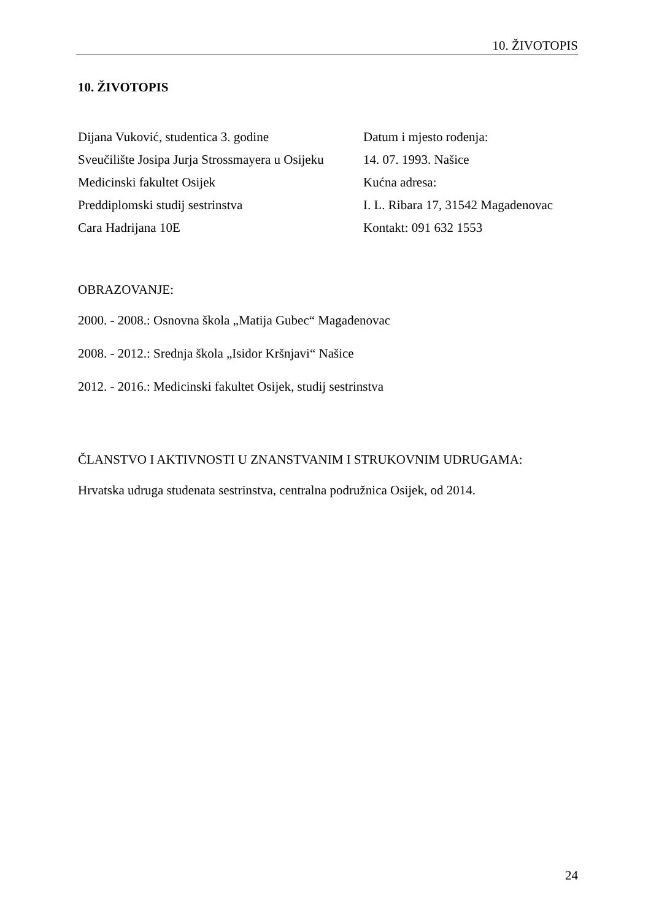10. ŽIVOTOPIS
10. ŽIVOTOPIS
Dijana Vuković, studentica 3. godine
Sveučilište Josipa Jurja Strossmayera u Osijeku
Medicinski fakultet Osijek
Preddiplomski studij sestrinstva
Cara Hadrijana 10E
Datum i mjesto rođenja:
14. 07. 1993. Našice
Kućna adresa:
I. L. Ribara 17, 31542 Magadenovac
Kontakt: 091 632 1553
OBRAZOVANJE:
2000. - 2008.: Osnovna škola „Matija Gubec“ Magadenovac
2008. - 2012.: Srednja škola „Isidor Kršnjavi“ Našice
2012. - 2016.: Medicinski fakultet Osijek, studij sestrinstva
ČLANSTVO I AKTIVNOSTI U ZNANSTVANIM I STRUKOVNIM UDRUGAMA:
Hrvatska udruga studenata sestrinstva, centralna podružnica Osijek, od 2014.
24